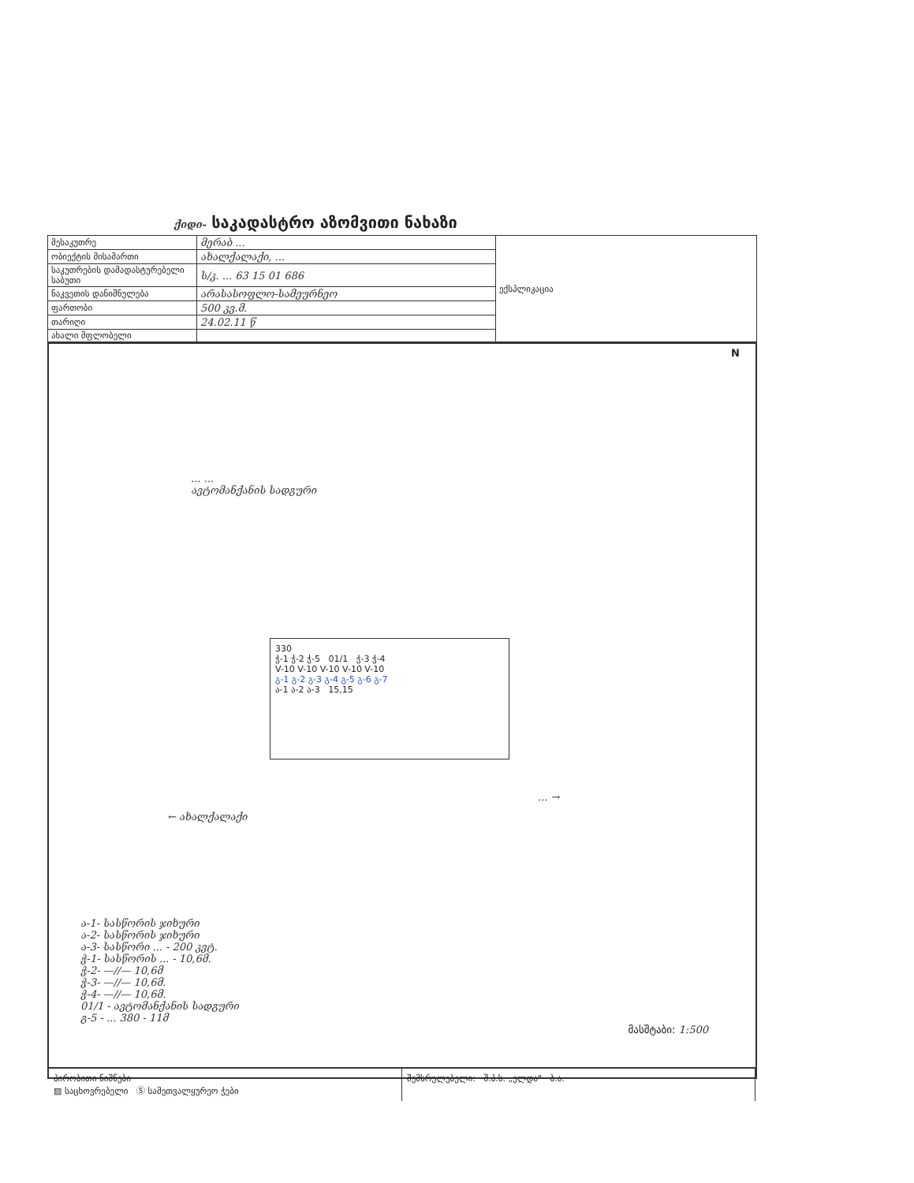ქიდი- საკადასტრო აზომვითი ნახაზი
| მესაკუთრე | მერაბ ... | ექსპლიკაცია |
| ობიექტის მისამართი | ახალქალაქი, ... | |
| საკუთრების დამადასტურებელი საბუთი | ს/კ. ... 63 15 01 686 | |
| ნაკვეთის დანიშნულება | არასასოფლო-სამეურნეო | |
| ფართობი | 500 კვ.მ. | |
| თარიღი | 24.02.11 წ | |
| ახალი მფლობელი | | |
N
... ...
ავტომანქანის სადგური
330
ჭ-1 ჭ-2 ჭ-5 01/1 ჭ-3 ჭ-4
V-10 V-10 V-10 V-10 V-10
გ-1 გ-2 გ-3 გ-4 გ-5 გ-6 გ-7
ა-1 ა-2 ა-3 15,15
... →
← ახალქალაქი
ა-1- სასწორის ჯიხური
ა-2- სასწორის ჯიხური
ა-3- სასწორი ... - 200 კვტ.
ჭ-1- სასწორის ... - 10,6მ.
ჭ-2- —//— 10,6მ
ჭ-3- —//— 10,6მ.
ჭ-4- —//— 10,6მ.
01/1 - ავტომანქანის სადგური
გ-5 - ... 380 - 11მ
მასშტაბი: 1:500
პირობითი ნიშნები
▨ საცხოვრებელი Ⓢ სამეთვალყურეო ჭები
შემსრულებელი: შ.პ.ს. „ელდა" ბ.ა.